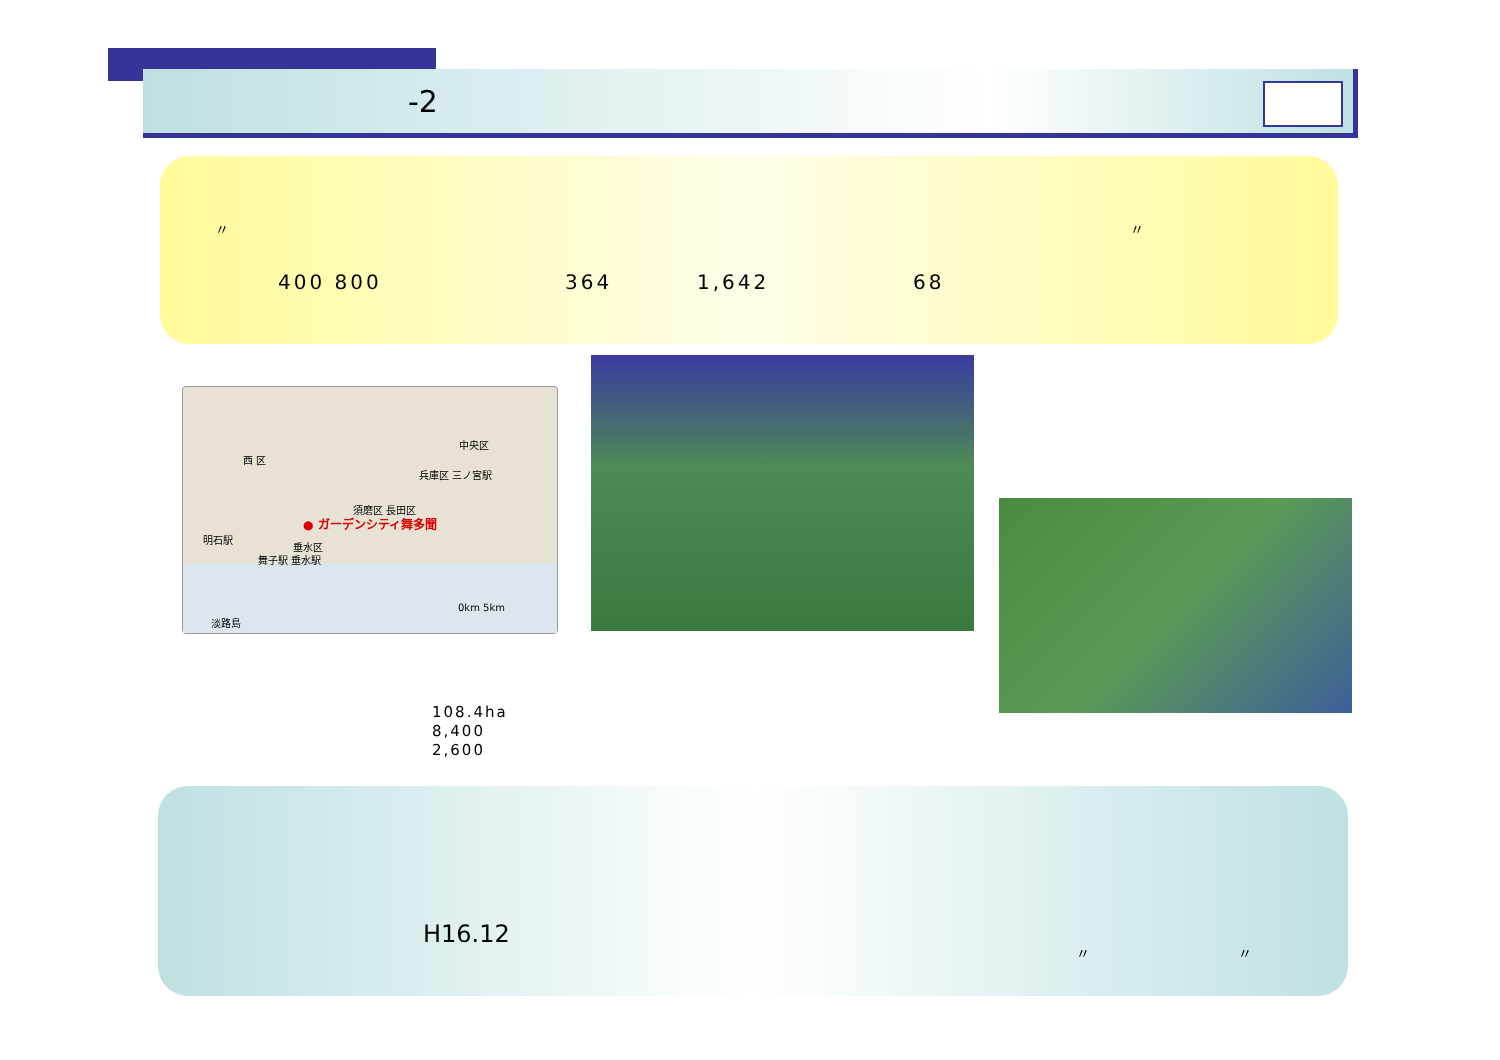-2
〃 〃
400 800 364 1,642 68
西 区
中央区
兵庫区 三ノ宮駅
須磨区 長田区
● ガーデンシティ舞多聞
明石駅
垂水区
舞子駅 垂水駅
0km 5km
淡路島
108.4ha
8,400
2,600
H16.12
〃 〃